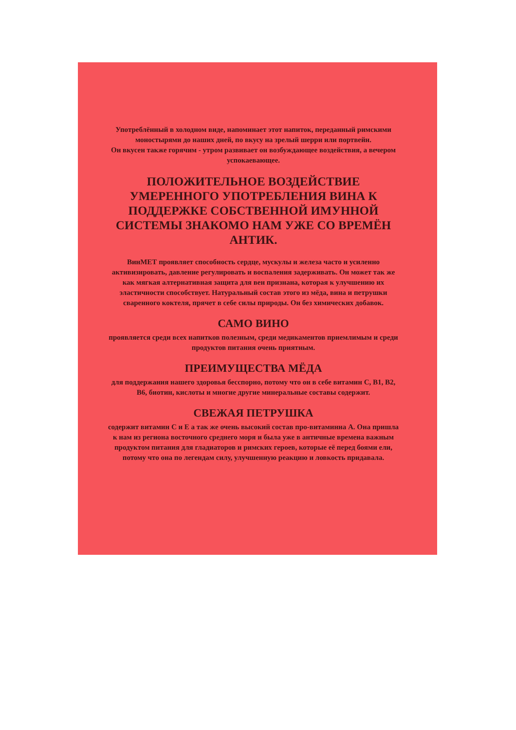Употреблённый в холодном виде, напоминает этот напиток, переданный римскими моностырями до наших дней, по вкусу на зрелый шерри или портвейн.
Он вкусен также горячим - утром развивает он возбуждающее воздействия, а вечером успокаевающее.
ПОЛОЖИТЕЛЬНОЕ ВОЗДЕЙСТВИЕ УМЕРЕННОГО УПОТРЕБЛЕНИЯ ВИНА К ПОДДЕРЖКЕ СОБСТВЕННОЙ ИМУННОЙ СИСТЕМЫ ЗНАКОМО НАМ УЖЕ СО ВРЕМЁН АНТИК.
ВинМЕТ проявляет способность сердце, мускулы и железа часто и усиленно активизировать, давление регулировать и воспаления задерживать. Он может так же как мягкая алтернативная защита для вен признана, которая к улучшению их эластичности способствует. Натуральный состав этого из мёда, вина и петрушки сваренного коктеля, прячет в себе силы природы. Он без химических добавок.
САМО ВИНО
проявляется среди всех напитков полезным, среди медикаментов приемлимым и среди продуктов питания очень приятным.
ПРЕИМУЩЕСТВА МЁДА
для поддержания нашего здоровья бесспорно, потому что он в себе витамин С, В1, В2, В6, биотин, кислоты и многие другие минеральные составы содержит.
СВЕЖАЯ ПЕТРУШКА
содержит витамин С и Е а так же очень высокий состав про-витаминна А. Она пришла к нам из региона восточного среднего моря и была уже в античные времена важным продуктом питания для гладиаторов и римских героев, которые её перед боями ели, потому что она по легендам силу, улучшенную реакцию и ловкость придавала.